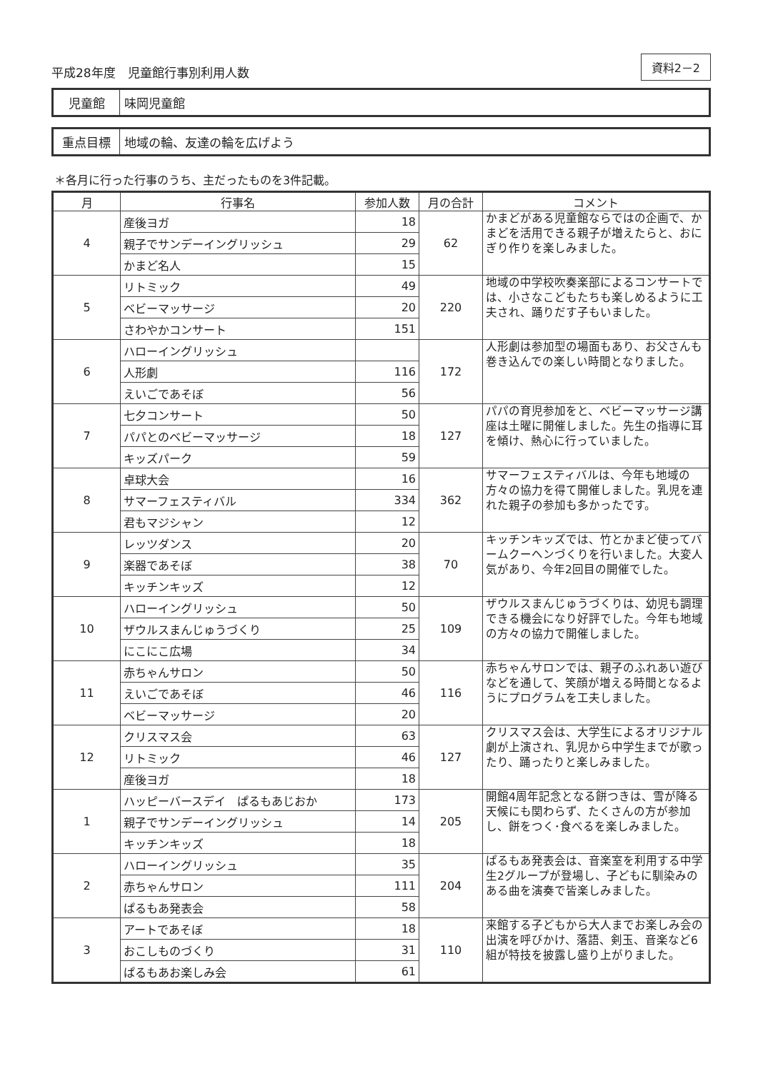平成28年度　児童館行事別利用人数 資料2－2
| 児童館 | 味岡児童館 |
| 重点目標 | 地域の輪、友達の輪を広げよう |
＊各月に行った行事のうち、主だったものを3件記載。
| 月 | 行事名 | 参加人数 | 月の合計 | コメント |
| --- | --- | --- | --- | --- |
| 4 | 産後ヨガ | 18 | 62 | かまどがある児童館ならではの企画で、かまどを活用できる親子が増えたらと、おにぎり作りを楽しみました。 |
| | 親子でサンデーイングリッシュ | 29 | | |
| | かまど名人 | 15 | | |
| 5 | リトミック | 49 | 220 | 地域の中学校吹奏楽部によるコンサートでは、小さなこどもたちも楽しめるように工夫され、踊りだす子もいました。 |
| | ベビーマッサージ | 20 | | |
| | さわやかコンサート | 151 | | |
| 6 | ハローイングリッシュ | | 172 | 人形劇は参加型の場面もあり、お父さんも巻き込んでの楽しい時間となりました。 |
| | 人形劇 | 116 | | |
| | えいごであそぼ | 56 | | |
| 7 | 七夕コンサート | 50 | 127 | パパの育児参加をと、ベビーマッサージ講座は土曜に開催しました。先生の指導に耳を傾け、熱心に行っていました。 |
| | パパとのベビーマッサージ | 18 | | |
| | キッズパーク | 59 | | |
| 8 | 卓球大会 | 16 | 362 | サマーフェスティバルは、今年も地域の方々の協力を得て開催しました。乳児を連れた親子の参加も多かったです。 |
| | サマーフェスティバル | 334 | | |
| | 君もマジシャン | 12 | | |
| 9 | レッツダンス | 20 | 70 | キッチンキッズでは、竹とかまど使ってバームクーヘンづくりを行いました。大変人気があり、今年2回目の開催でした。 |
| | 楽器であそぼ | 38 | | |
| | キッチンキッズ | 12 | | |
| 10 | ハローイングリッシュ | 50 | 109 | ザウルスまんじゅうづくりは、幼児も調理できる機会になり好評でした。今年も地域の方々の協力で開催しました。 |
| | ザウルスまんじゅうづくり | 25 | | |
| | にこにこ広場 | 34 | | |
| 11 | 赤ちゃんサロン | 50 | 116 | 赤ちゃんサロンでは、親子のふれあい遊びなどを通して、笑顔が増える時間となるようにプログラムを工夫しました。 |
| | えいごであそぼ | 46 | | |
| | ベビーマッサージ | 20 | | |
| 12 | クリスマス会 | 63 | 127 | クリスマス会は、大学生によるオリジナル劇が上演され、乳児から中学生までが歌ったり、踊ったりと楽しみました。 |
| | リトミック | 46 | | |
| | 産後ヨガ | 18 | | |
| 1 | ハッピーバースデイ ぱるもあじおか | 173 | 205 | 開館4周年記念となる餅つきは、雪が降る天候にも関わらず、たくさんの方が参加し、餅をつく･食べるを楽しみました。 |
| | 親子でサンデーイングリッシュ | 14 | | |
| | キッチンキッズ | 18 | | |
| 2 | ハローイングリッシュ | 35 | 204 | ぱるもあ発表会は、音楽室を利用する中学生2グループが登場し、子どもに馴染みのある曲を演奏で皆楽しみました。 |
| | 赤ちゃんサロン | 111 | | |
| | ぱるもあ発表会 | 58 | | |
| 3 | アートであそぼ | 18 | 110 | 来館する子どもから大人までお楽しみ会の出演を呼びかけ、落語、剣玉、音楽など6組が特技を披露し盛り上がりました。 |
| | おこしものづくり | 31 | | |
| | ぱるもあお楽しみ会 | 61 | | |